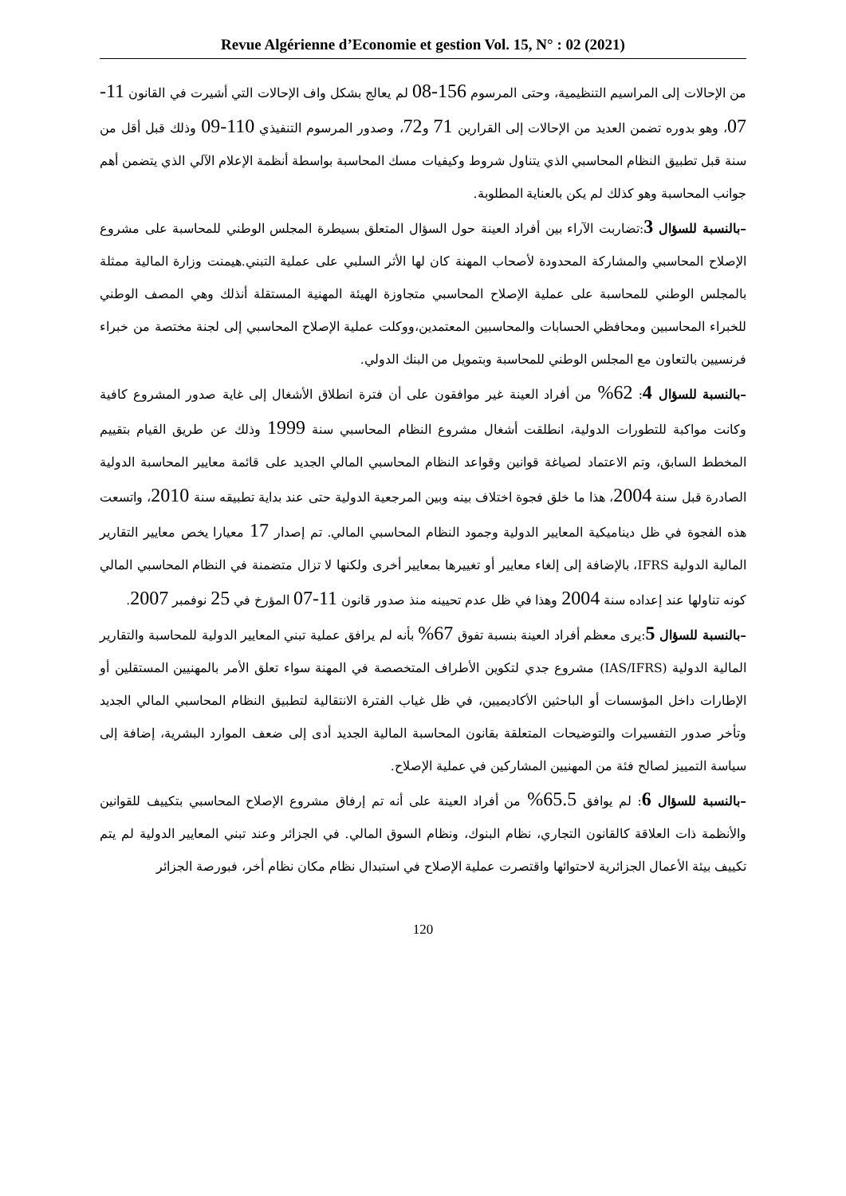Revue Algérienne d’Economie et gestion Vol. 15, N° : 02 (2021)
من الإحالات إلى المراسيم التنظيمية، وحتى المرسوم 156-08 لم يعالج بشكل واف الإحالات التي أشيرت في القانون 11-07، وهو بدوره تضمن العديد من الإحالات إلى القرارين 71 و72، وصدور المرسوم التنفيذي 110-09 وذلك قبل أقل من سنة قبل تطبيق النظام المحاسبي الذي يتناول شروط وكيفيات مسك المحاسبة بواسطة أنظمة الإعلام الآلي الذي يتضمن أهم جوانب المحاسبة وهو كذلك لم يكن بالعناية المطلوبة.
–بالنسبة للسؤال 3:تضاربت الآراء بين أفراد العينة حول السؤال المتعلق بسيطرة المجلس الوطني للمحاسبة على مشروع الإصلاح المحاسبي والمشاركة المحدودة لأصحاب المهنة كان لها الأثر السلبي على عملية التبني.هيمنت وزارة المالية ممثلة بالمجلس الوطني للمحاسبة على عملية الإصلاح المحاسبي متجاوزة الهيئة المهنية المستقلة أنذلك وهي المصف الوطني للخبراء المحاسبين ومحافظي الحسابات والمحاسبين المعتمدين،ووكلت عملية الإصلاح المحاسبي إلى لجنة مختصة من خبراء فرنسيين بالتعاون مع المجلس الوطني للمحاسبة وبتمويل من البنك الدولي.
–بالنسبة للسؤال 4: 62% من أفراد العينة غير موافقون على أن فترة انطلاق الأشغال إلى غاية صدور المشروع كافية وكانت مواكبة للتطورات الدولية، انطلقت أشغال مشروع النظام المحاسبي سنة 1999 وذلك عن طريق القيام بتقييم المخطط السابق، وتم الاعتماد لصياغة قوانين وقواعد النظام المحاسبي المالي الجديد على قائمة معايير المحاسبة الدولية الصادرة قبل سنة 2004، هذا ما خلق فجوة اختلاف بينه وبين المرجعية الدولية حتى عند بداية تطبيقه سنة 2010، واتسعت هذه الفجوة في ظل ديناميكية المعايير الدولية وجمود النظام المحاسبي المالي. تم إصدار 17 معيارا يخص معايير التقارير المالية الدولية IFRS، بالإضافة إلى إلغاء معايير أو تغييرها بمعايير أخرى ولكنها لا تزال متضمنة في النظام المحاسبي المالي كونه تناولها عند إعداده سنة 2004 وهذا في ظل عدم تحيينه منذ صدور قانون 11-07 المؤرخ في 25 نوفمبر 2007.
–بالنسبة للسؤال 5:يرى معظم أفراد العينة بنسبة تفوق 67% بأنه لم يرافق عملية تبني المعايير الدولية للمحاسبة والتقارير المالية الدولية (IAS/IFRS) مشروع جدي لتكوين الأطراف المتخصصة في المهنة سواء تعلق الأمر بالمهنيين المستقلين أو الإطارات داخل المؤسسات أو الباحثين الأكاديميين، في ظل غياب الفترة الانتقالية لتطبيق النظام المحاسبي المالي الجديد وتأخر صدور التفسيرات والتوضيحات المتعلقة بقانون المحاسبة المالية الجديد أدى إلى ضعف الموارد البشرية، إضافة إلى سياسة التمييز لصالح فئة من المهنيين المشاركين في عملية الإصلاح.
–بالنسبة للسؤال 6: لم يوافق 65.5% من أفراد العينة على أنه تم إرفاق مشروع الإصلاح المحاسبي بتكييف للقوانين والأنظمة ذات العلاقة كالقانون التجاري، نظام البنوك، ونظام السوق المالي. في الجزائر وعند تبني المعايير الدولية لم يتم تكييف بيئة الأعمال الجزائرية لاحتوائها واقتصرت عملية الإصلاح في استبدال نظام مكان نظام أخر، فبورصة الجزائر
120